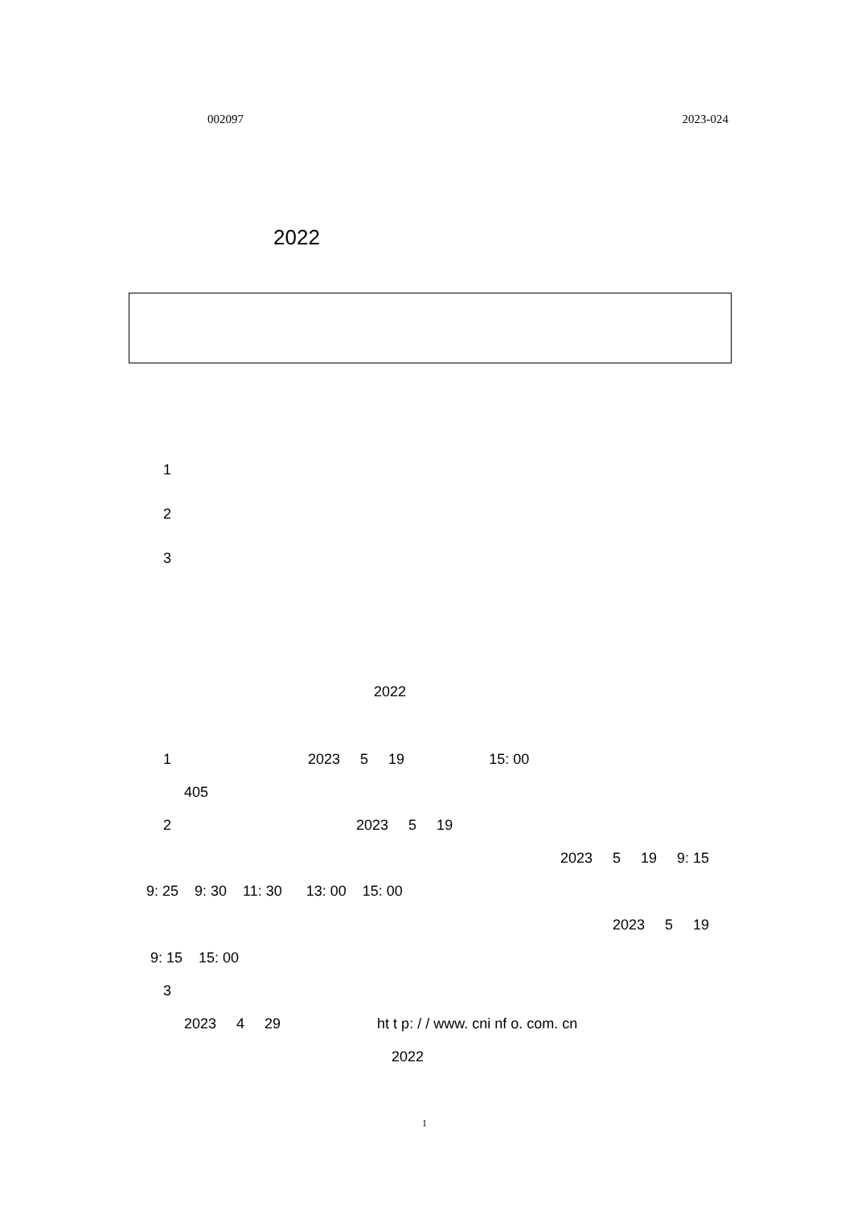002097 2023-024
2022
1
2
3
2022
1 2023 5 19 15: 00
405
2 2023 5 19
2023 5 19 9: 15
9: 25 9: 30 11: 30 13: 00 15: 00
2023 5 19
9: 15 15: 00
3
2023 4 29 ht t p: / / www. cni nf o. com. cn
2022
1